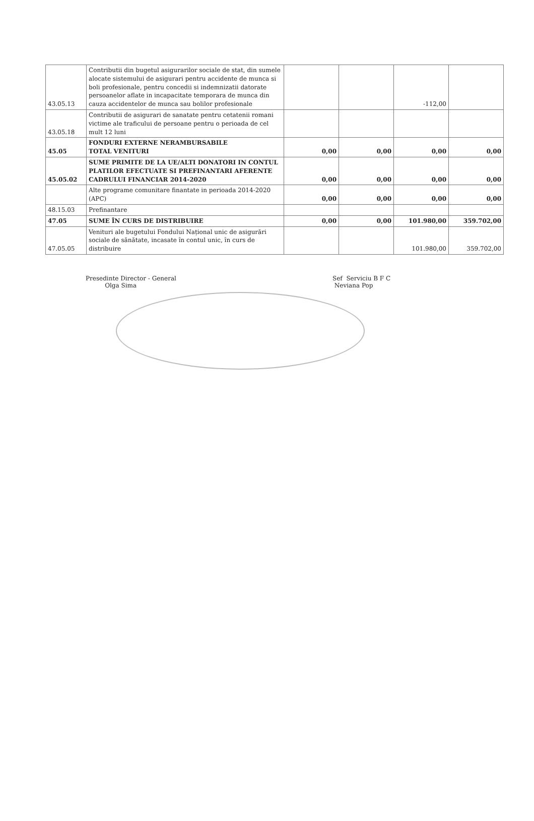| 43.05.13 | Contributii din bugetul asigurarilor sociale de stat, din sumele alocate sistemului de asigurari pentru accidente de munca si boli profesionale, pentru concedii si indemnizatii datorate persoanelor aflate in incapacitate temporara de munca din cauza accidentelor de munca sau bolilor profesionale | | | -112,00 | |
| 43.05.18 | Contributii de asigurari de sanatate pentru cetatenii romani victime ale traficului de persoane pentru o perioada de cel mult 12 luni | | | | |
| 45.05 | FONDURI EXTERNE NERAMBURSABILE TOTAL VENITURI | 0,00 | 0,00 | 0,00 | 0,00 |
| 45.05.02 | SUME PRIMITE DE LA UE/ALTI DONATORI IN CONTUL PLATILOR EFECTUATE SI PREFINANTARI AFERENTE CADRULUI FINANCIAR 2014-2020 | 0,00 | 0,00 | 0,00 | 0,00 |
| | Alte programe comunitare finantate in perioada 2014-2020 (APC) | 0,00 | 0,00 | 0,00 | 0,00 |
| 48.15.03 | Prefinantare | | | | |
| 47.05 | SUME ÎN CURS DE DISTRIBUIRE | 0,00 | 0,00 | 101.980,00 | 359.702,00 |
| 47.05.05 | Venituri ale bugetului Fondului Național unic de asigurări sociale de sănătate, incasate în contul unic, în curs de distribuire | | | 101.980,00 | 359.702,00 |
Presedinte Director - General
Olga Sima
Sef Serviciu B F C
Neviana Pop